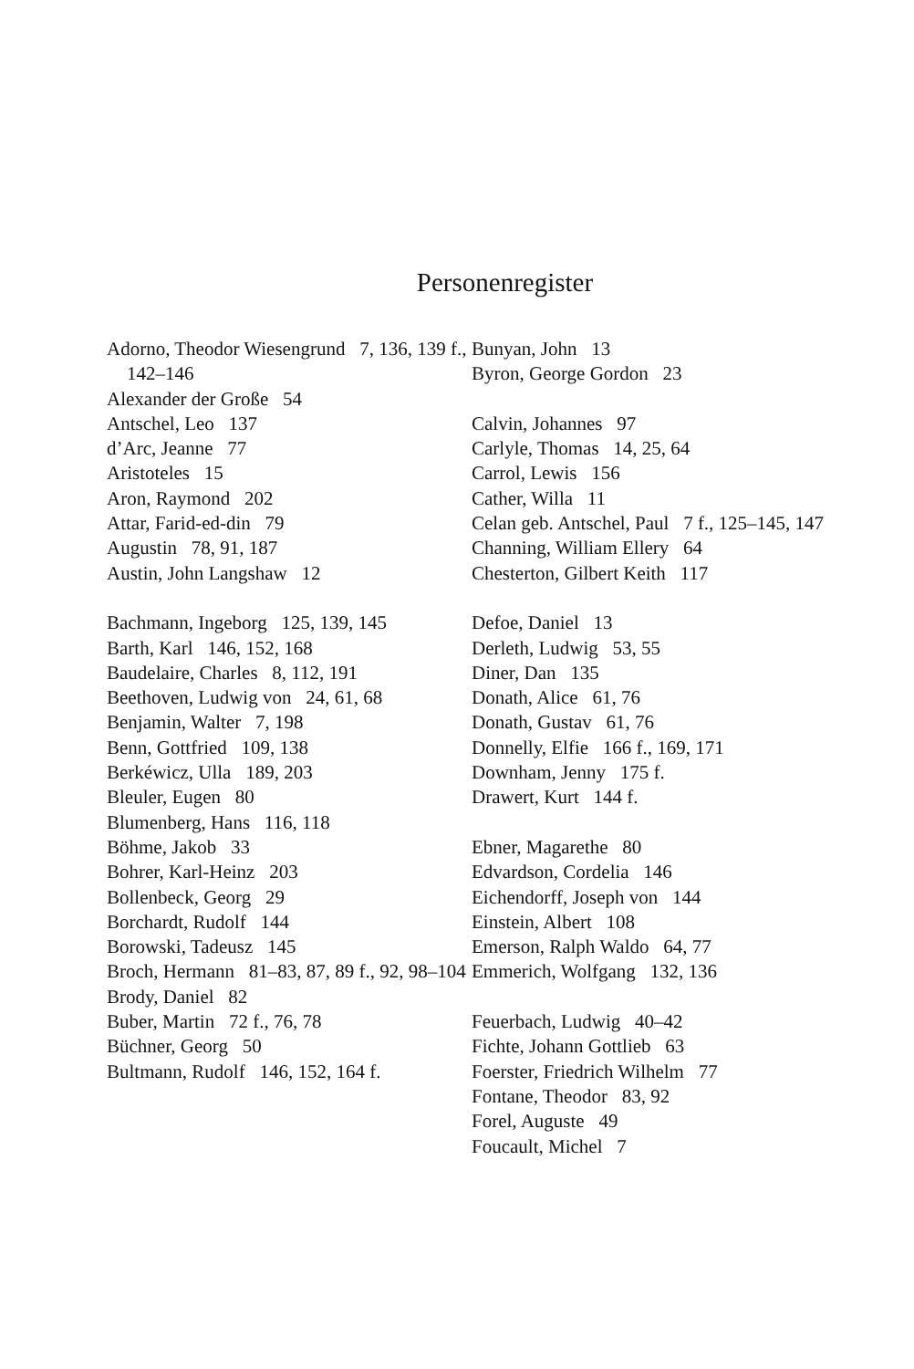Personenregister
Adorno, Theodor Wiesengrund 7, 136, 139 f., 142–146
Alexander der Große 54
Antschel, Leo 137
d’Arc, Jeanne 77
Aristoteles 15
Aron, Raymond 202
Attar, Farid-ed-din 79
Augustin 78, 91, 187
Austin, John Langshaw 12
Bachmann, Ingeborg 125, 139, 145
Barth, Karl 146, 152, 168
Baudelaire, Charles 8, 112, 191
Beethoven, Ludwig von 24, 61, 68
Benjamin, Walter 7, 198
Benn, Gottfried 109, 138
Berkéwicz, Ulla 189, 203
Bleuler, Eugen 80
Blumenberg, Hans 116, 118
Böhme, Jakob 33
Bohrer, Karl-Heinz 203
Bollenbeck, Georg 29
Borchardt, Rudolf 144
Borowski, Tadeusz 145
Broch, Hermann 81–83, 87, 89 f., 92, 98–104
Brody, Daniel 82
Buber, Martin 72 f., 76, 78
Büchner, Georg 50
Bultmann, Rudolf 146, 152, 164 f.
Bunyan, John 13
Byron, George Gordon 23
Calvin, Johannes 97
Carlyle, Thomas 14, 25, 64
Carrol, Lewis 156
Cather, Willa 11
Celan geb. Antschel, Paul 7 f., 125–145, 147
Channing, William Ellery 64
Chesterton, Gilbert Keith 117
Defoe, Daniel 13
Derleth, Ludwig 53, 55
Diner, Dan 135
Donath, Alice 61, 76
Donath, Gustav 61, 76
Donnelly, Elfie 166 f., 169, 171
Downham, Jenny 175 f.
Drawert, Kurt 144 f.
Ebner, Magarethe 80
Edvardson, Cordelia 146
Eichendorff, Joseph von 144
Einstein, Albert 108
Emerson, Ralph Waldo 64, 77
Emmerich, Wolfgang 132, 136
Feuerbach, Ludwig 40–42
Fichte, Johann Gottlieb 63
Foerster, Friedrich Wilhelm 77
Fontane, Theodor 83, 92
Forel, Auguste 49
Foucault, Michel 7